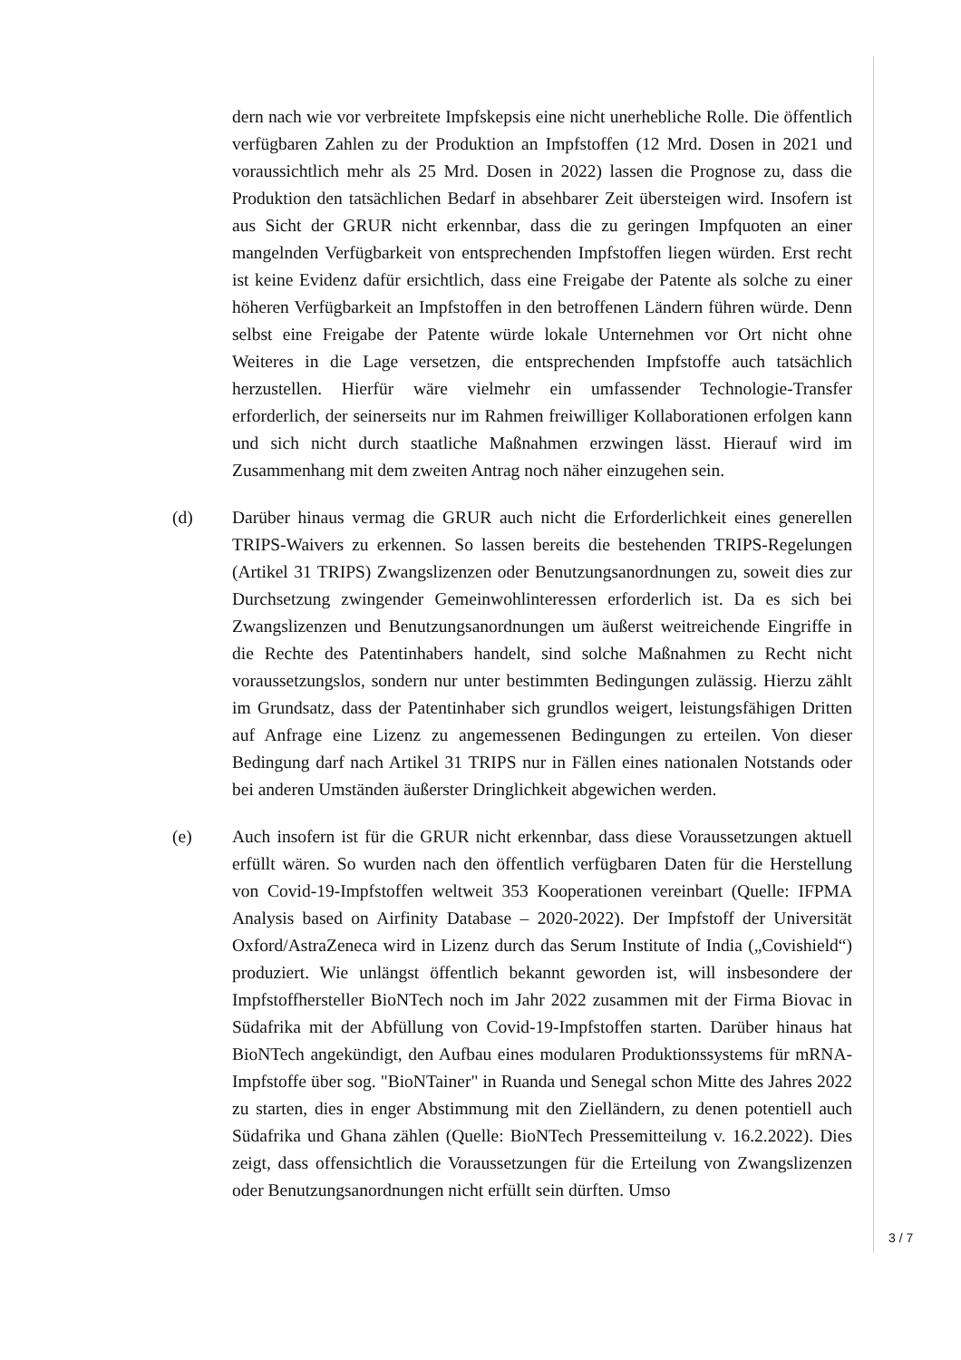dern nach wie vor verbreitete Impfskepsis eine nicht unerhebliche Rolle. Die öffentlich verfügbaren Zahlen zu der Produktion an Impfstoffen (12 Mrd. Dosen in 2021 und voraussichtlich mehr als 25 Mrd. Dosen in 2022) lassen die Prognose zu, dass die Produktion den tatsächlichen Bedarf in absehbarer Zeit übersteigen wird. Insofern ist aus Sicht der GRUR nicht erkennbar, dass die zu geringen Impfquoten an einer mangelnden Verfügbarkeit von entsprechenden Impfstoffen liegen würden. Erst recht ist keine Evidenz dafür ersichtlich, dass eine Freigabe der Patente als solche zu einer höheren Verfügbarkeit an Impfstoffen in den betroffenen Ländern führen würde. Denn selbst eine Freigabe der Patente würde lokale Unternehmen vor Ort nicht ohne Weiteres in die Lage versetzen, die entsprechenden Impfstoffe auch tatsächlich herzustellen. Hierfür wäre vielmehr ein umfassender Technologie-Transfer erforderlich, der seinerseits nur im Rahmen freiwilliger Kollaborationen erfolgen kann und sich nicht durch staatliche Maßnahmen erzwingen lässt. Hierauf wird im Zusammenhang mit dem zweiten Antrag noch näher einzugehen sein.
(d) Darüber hinaus vermag die GRUR auch nicht die Erforderlichkeit eines generellen TRIPS-Waivers zu erkennen. So lassen bereits die bestehenden TRIPS-Regelungen (Artikel 31 TRIPS) Zwangslizenzen oder Benutzungsanordnungen zu, soweit dies zur Durchsetzung zwingender Gemeinwohlinteressen erforderlich ist. Da es sich bei Zwangslizenzen und Benutzungsanordnungen um äußerst weitreichende Eingriffe in die Rechte des Patentinhabers handelt, sind solche Maßnahmen zu Recht nicht voraussetzungslos, sondern nur unter bestimmten Bedingungen zulässig. Hierzu zählt im Grundsatz, dass der Patentinhaber sich grundlos weigert, leistungsfähigen Dritten auf Anfrage eine Lizenz zu angemessenen Bedingungen zu erteilen. Von dieser Bedingung darf nach Artikel 31 TRIPS nur in Fällen eines nationalen Notstands oder bei anderen Umständen äußerster Dringlichkeit abgewichen werden.
(e) Auch insofern ist für die GRUR nicht erkennbar, dass diese Voraussetzungen aktuell erfüllt wären. So wurden nach den öffentlich verfügbaren Daten für die Herstellung von Covid-19-Impfstoffen weltweit 353 Kooperationen vereinbart (Quelle: IFPMA Analysis based on Airfinity Database – 2020-2022). Der Impfstoff der Universität Oxford/AstraZeneca wird in Lizenz durch das Serum Institute of India („Covishield“) produziert. Wie unlängst öffentlich bekannt geworden ist, will insbesondere der Impfstoffhersteller BioNTech noch im Jahr 2022 zusammen mit der Firma Biovac in Südafrika mit der Abfüllung von Covid-19-Impfstoffen starten. Darüber hinaus hat BioNTech angekündigt, den Aufbau eines modularen Produktionssystems für mRNA-Impfstoffe über sog. "BioNTainer" in Ruanda und Senegal schon Mitte des Jahres 2022 zu starten, dies in enger Abstimmung mit den Zielländern, zu denen potentiell auch Südafrika und Ghana zählen (Quelle: BioNTech Pressemitteilung v. 16.2.2022). Dies zeigt, dass offensichtlich die Voraussetzungen für die Erteilung von Zwangslizenzen oder Benutzungsanordnungen nicht erfüllt sein dürften. Umso
3 / 7